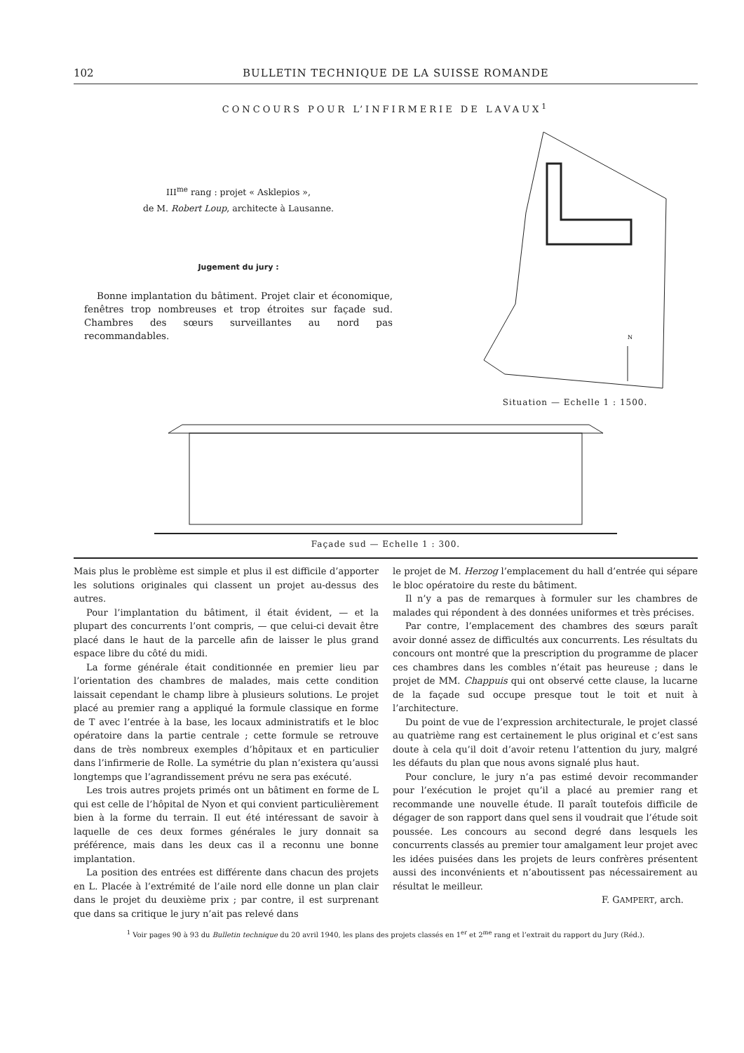102 BULLETIN TECHNIQUE DE LA SUISSE ROMANDE
CONCOURS POUR L’INFIRMERIE DE LAVAUX<sup>1</sup>
III<sup>me</sup> rang : projet « Asklepios »,
de M. Robert Loup, architecte à Lausanne.
Jugement du jury :
Bonne implantation du bâtiment. Projet clair et économique, fenêtres trop nombreuses et trop étroites sur façade sud. Chambres des sœurs surveillantes au nord pas recommandables.
N
Situation — Echelle 1 : 1500.
Façade sud — Echelle 1 : 300.
Mais plus le problème est simple et plus il est difficile d’apporter les solutions originales qui classent un projet au-dessus des autres.
Pour l’implantation du bâtiment, il était évident, — et la plupart des concurrents l’ont compris, — que celui-ci devait être placé dans le haut de la parcelle afin de laisser le plus grand espace libre du côté du midi.
La forme générale était conditionnée en premier lieu par l’orientation des chambres de malades, mais cette condition laissait cependant le champ libre à plusieurs solutions. Le projet placé au premier rang a appliqué la formule classique en forme de T avec l’entrée à la base, les locaux administratifs et le bloc opératoire dans la partie centrale ; cette formule se retrouve dans de très nombreux exemples d’hôpitaux et en particulier dans l’infirmerie de Rolle. La symétrie du plan n’existera qu’aussi longtemps que l’agrandissement prévu ne sera pas exécuté.
Les trois autres projets primés ont un bâtiment en forme de L qui est celle de l’hôpital de Nyon et qui convient particulièrement bien à la forme du terrain. Il eut été intéressant de savoir à laquelle de ces deux formes générales le jury donnait sa préférence, mais dans les deux cas il a reconnu une bonne implantation.
La position des entrées est différente dans chacun des projets en L. Placée à l’extrémité de l’aile nord elle donne un plan clair dans le projet du deuxième prix ; par contre, il est surprenant que dans sa critique le jury n’ait pas relevé dans
le projet de M. Herzog l’emplacement du hall d’entrée qui sépare le bloc opératoire du reste du bâtiment.
Il n’y a pas de remarques à formuler sur les chambres de malades qui répondent à des données uniformes et très précises.
Par contre, l’emplacement des chambres des sœurs paraît avoir donné assez de difficultés aux concurrents. Les résultats du concours ont montré que la prescription du programme de placer ces chambres dans les combles n’était pas heureuse ; dans le projet de MM. Chappuis qui ont observé cette clause, la lucarne de la façade sud occupe presque tout le toit et nuit à l’architecture.
Du point de vue de l’expression architecturale, le projet classé au quatrième rang est certainement le plus original et c’est sans doute à cela qu’il doit d’avoir retenu l’attention du jury, malgré les défauts du plan que nous avons signalé plus haut.
Pour conclure, le jury n’a pas estimé devoir recommander pour l’exécution le projet qu’il a placé au premier rang et recommande une nouvelle étude. Il paraît toutefois difficile de dégager de son rapport dans quel sens il voudrait que l’étude soit poussée. Les concours au second degré dans lesquels les concurrents classés au premier tour amalgament leur projet avec les idées puisées dans les projets de leurs confrères présentent aussi des inconvénients et n’aboutissent pas nécessairement au résultat le meilleur.
F. GAMPERT, arch.
<sup>1</sup> Voir pages 90 à 93 du Bulletin technique du 20 avril 1940, les plans des projets classés en 1<sup>er</sup> et 2<sup>me</sup> rang et l’extrait du rapport du Jury (Réd.).